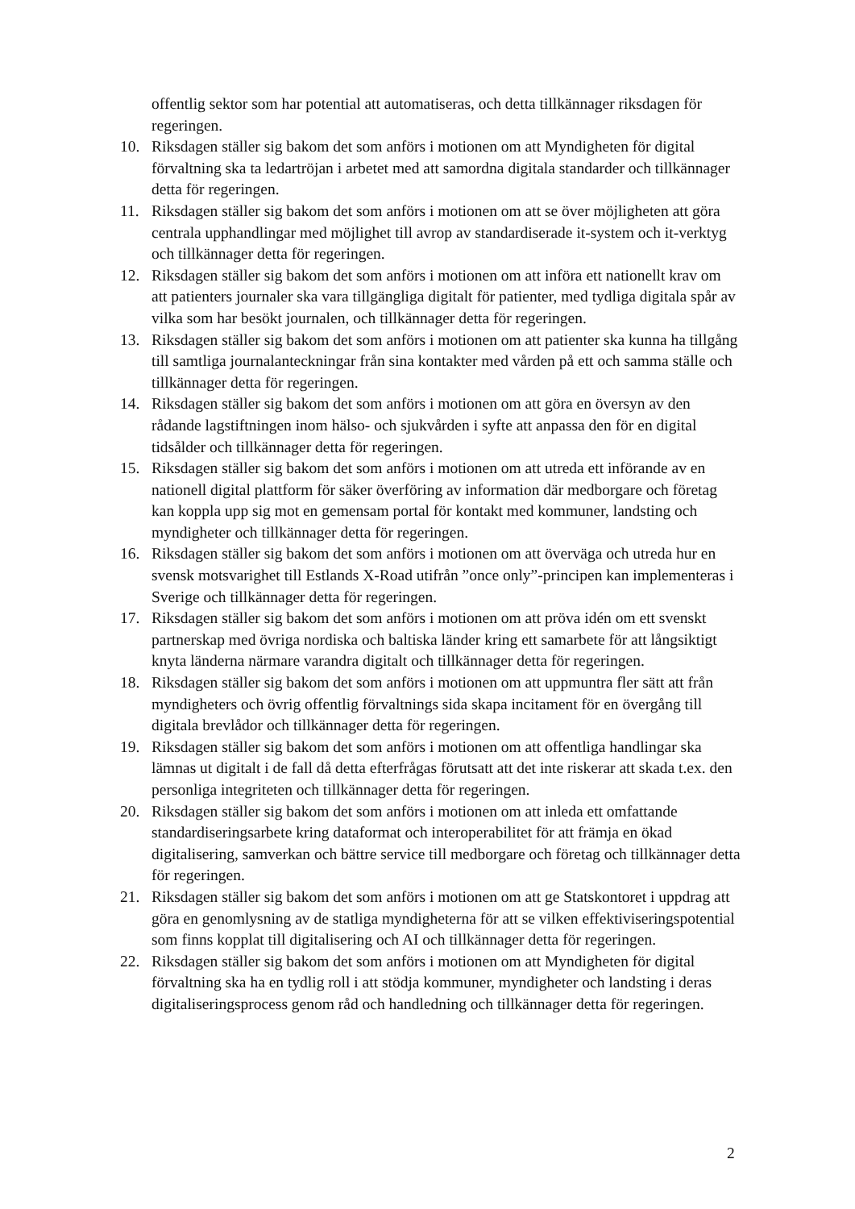offentlig sektor som har potential att automatiseras, och detta tillkännager riksdagen för regeringen.
10. Riksdagen ställer sig bakom det som anförs i motionen om att Myndigheten för digital förvaltning ska ta ledartröjan i arbetet med att samordna digitala standarder och tillkännager detta för regeringen.
11. Riksdagen ställer sig bakom det som anförs i motionen om att se över möjligheten att göra centrala upphandlingar med möjlighet till avrop av standardiserade it-system och it-verktyg och tillkännager detta för regeringen.
12. Riksdagen ställer sig bakom det som anförs i motionen om att införa ett nationellt krav om att patienters journaler ska vara tillgängliga digitalt för patienter, med tydliga digitala spår av vilka som har besökt journalen, och tillkännager detta för regeringen.
13. Riksdagen ställer sig bakom det som anförs i motionen om att patienter ska kunna ha tillgång till samtliga journalanteckningar från sina kontakter med vården på ett och samma ställe och tillkännager detta för regeringen.
14. Riksdagen ställer sig bakom det som anförs i motionen om att göra en översyn av den rådande lagstiftningen inom hälso- och sjukvården i syfte att anpassa den för en digital tidsålder och tillkännager detta för regeringen.
15. Riksdagen ställer sig bakom det som anförs i motionen om att utreda ett införande av en nationell digital plattform för säker överföring av information där medborgare och företag kan koppla upp sig mot en gemensam portal för kontakt med kommuner, landsting och myndigheter och tillkännager detta för regeringen.
16. Riksdagen ställer sig bakom det som anförs i motionen om att överväga och utreda hur en svensk motsvarighet till Estlands X-Road utifrån ”once only”-principen kan implementeras i Sverige och tillkännager detta för regeringen.
17. Riksdagen ställer sig bakom det som anförs i motionen om att pröva idén om ett svenskt partnerskap med övriga nordiska och baltiska länder kring ett samarbete för att långsiktigt knyta länderna närmare varandra digitalt och tillkännager detta för regeringen.
18. Riksdagen ställer sig bakom det som anförs i motionen om att uppmuntra fler sätt att från myndigheters och övrig offentlig förvaltnings sida skapa incitament för en övergång till digitala brevlådor och tillkännager detta för regeringen.
19. Riksdagen ställer sig bakom det som anförs i motionen om att offentliga handlingar ska lämnas ut digitalt i de fall då detta efterfrågas förutsatt att det inte riskerar att skada t.ex. den personliga integriteten och tillkännager detta för regeringen.
20. Riksdagen ställer sig bakom det som anförs i motionen om att inleda ett omfattande standardiseringsarbete kring dataformat och interoperabilitet för att främja en ökad digitalisering, samverkan och bättre service till medborgare och företag och tillkännager detta för regeringen.
21. Riksdagen ställer sig bakom det som anförs i motionen om att ge Statskontoret i uppdrag att göra en genomlysning av de statliga myndigheterna för att se vilken effektiviseringspotential som finns kopplat till digitalisering och AI och tillkännager detta för regeringen.
22. Riksdagen ställer sig bakom det som anförs i motionen om att Myndigheten för digital förvaltning ska ha en tydlig roll i att stödja kommuner, myndigheter och landsting i deras digitaliseringsprocess genom råd och handledning och tillkännager detta för regeringen.
2